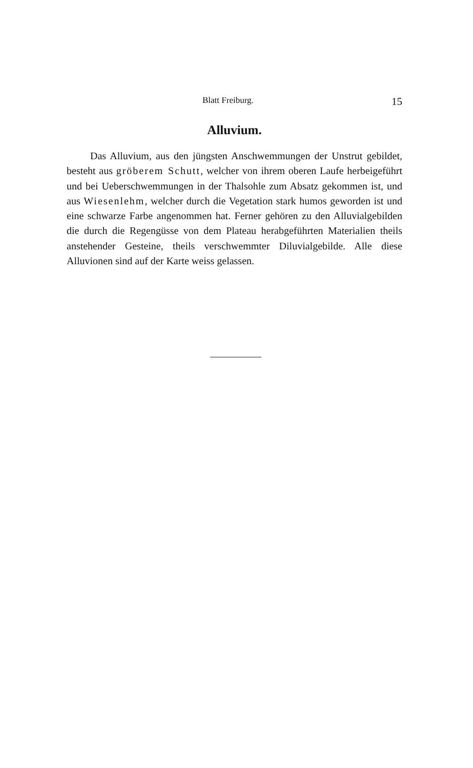Blatt Freiburg. 15
Alluvium.
Das Alluvium, aus den jüngsten Anschwemmungen der Unstrut gebildet, besteht aus gröberem Schutt, welcher von ihrem oberen Laufe herbeigeführt und bei Ueberschwemmungen in der Thalsohle zum Absatz gekommen ist, und aus Wiesenlehm, welcher durch die Vegetation stark humos geworden ist und eine schwarze Farbe angenommen hat. Ferner gehören zu den Alluvialgebilden die durch die Regengüsse von dem Plateau herabgeführten Materialien theils anstehender Gesteine, theils verschwemmter Diluvialgebilde. Alle diese Alluvionen sind auf der Karte weiss gelassen.